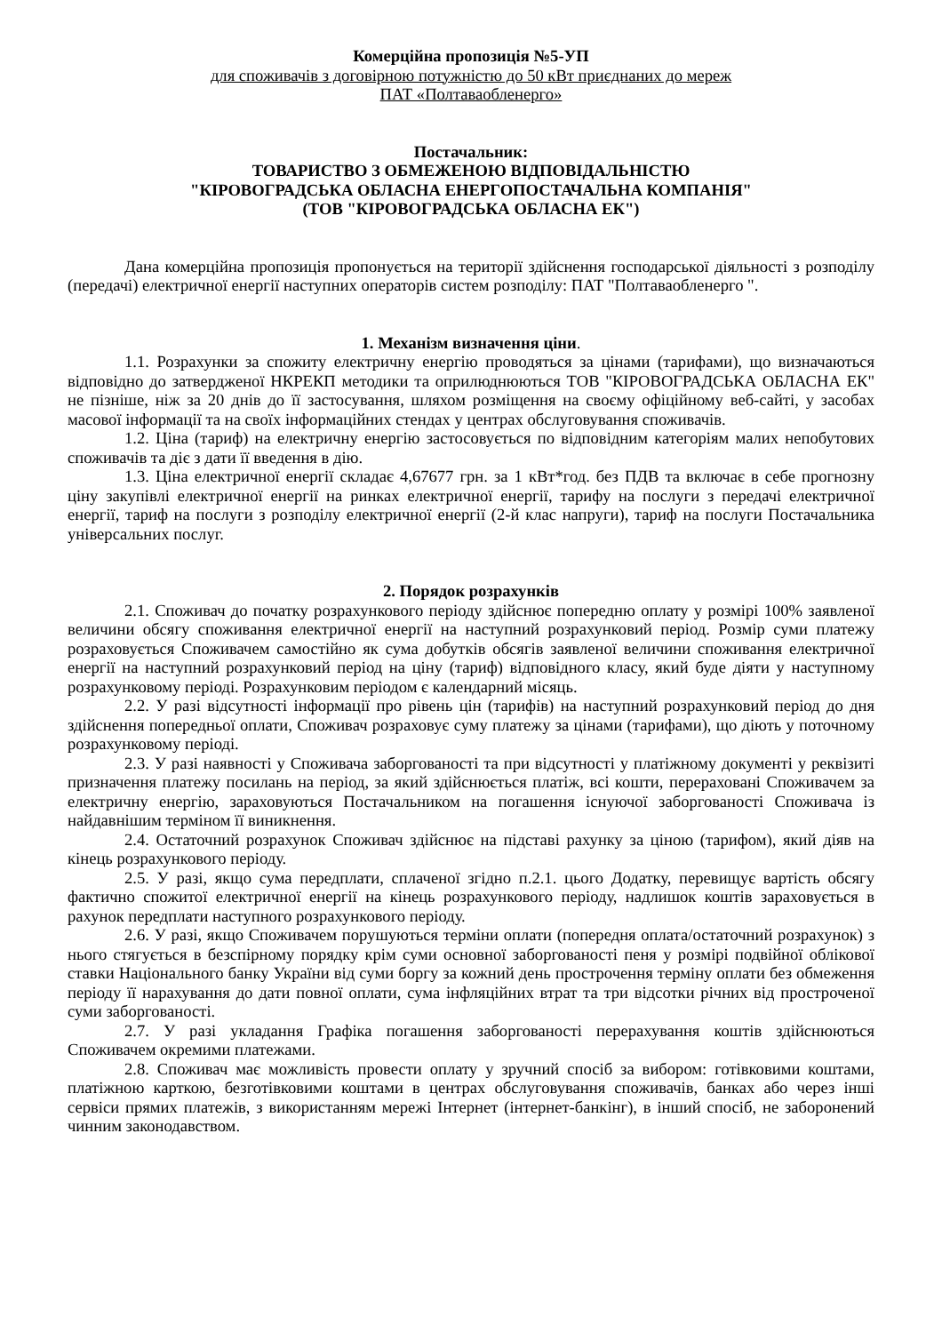Комерційна пропозиція №5-УП
для споживачів з договірною потужністю до 50 кВт приєднаних до мереж
ПАТ «Полтаваобленерго»
Постачальник:
ТОВАРИСТВО З ОБМЕЖЕНОЮ ВІДПОВІДАЛЬНІСТЮ
"КІРОВОГРАДСЬКА ОБЛАСНА ЕНЕРГОПОСТАЧАЛЬНА КОМПАНІЯ"
(ТОВ "КІРОВОГРАДСЬКА ОБЛАСНА ЕК")
Дана комерційна пропозиція пропонується на території здійснення господарської діяльності з розподілу (передачі) електричної енергії наступних операторів систем розподілу: ПАТ "Полтаваобленерго ".
1. Механізм визначення ціни.
1.1. Розрахунки за спожиту електричну енергію проводяться за цінами (тарифами), що визначаються відповідно до затвердженої НКРЕКП методики та оприлюднюються ТОВ "КІРОВОГРАДСЬКА ОБЛАСНА ЕК" не пізніше, ніж за 20 днів до її застосування, шляхом розміщення на своєму офіційному веб-сайті, у засобах масової інформації та на своїх інформаційних стендах у центрах обслуговування споживачів.
1.2. Ціна (тариф) на електричну енергію застосовується по відповідним категоріям малих непобутових споживачів та діє з дати її введення в дію.
1.3. Ціна електричної енергії складає 4,67677 грн. за 1 кВт*год. без ПДВ та включає в себе прогнозну ціну закупівлі електричної енергії на ринках електричної енергії, тарифу на послуги з передачі електричної енергії, тариф на послуги з розподілу електричної енергії (2-й клас напруги), тариф на послуги Постачальника універсальних послуг.
2. Порядок розрахунків
2.1. Споживач до початку розрахункового періоду здійснює попередню оплату у розмірі 100% заявленої величини обсягу споживання електричної енергії на наступний розрахунковий період. Розмір суми платежу розраховується Споживачем самостійно як сума добутків обсягів заявленої величини споживання електричної енергії на наступний розрахунковий період на ціну (тариф) відповідного класу, який буде діяти у наступному розрахунковому періоді. Розрахунковим періодом є календарний місяць.
2.2. У разі відсутності інформації про рівень цін (тарифів) на наступний розрахунковий період до дня здійснення попередньої оплати, Споживач розраховує суму платежу за цінами (тарифами), що діють у поточному розрахунковому періоді.
2.3. У разі наявності у Споживача заборгованості та при відсутності у платіжному документі у реквізиті призначення платежу посилань на період, за який здійснюється платіж, всі кошти, перераховані Споживачем за електричну енергію, зараховуються Постачальником на погашення існуючої заборгованості Споживача із найдавнішим терміном її виникнення.
2.4. Остаточний розрахунок Споживач здійснює на підставі рахунку за ціною (тарифом), який діяв на кінець розрахункового періоду.
2.5. У разі, якщо сума передплати, сплаченої згідно п.2.1. цього Додатку, перевищує вартість обсягу фактично спожитої електричної енергії на кінець розрахункового періоду, надлишок коштів зараховується в рахунок передплати наступного розрахункового періоду.
2.6. У разі, якщо Споживачем порушуються терміни оплати (попередня оплата/остаточний розрахунок) з нього стягується в безспірному порядку крім суми основної заборгованості пеня у розмірі подвійної облікової ставки Національного банку України від суми боргу за кожний день прострочення терміну оплати без обмеження періоду її нарахування до дати повної оплати, сума інфляційних втрат та три відсотки річних від простроченої суми заборгованості.
2.7. У разі укладання Графіка погашення заборгованості перерахування коштів здійснюються Споживачем окремими платежами.
2.8. Споживач має можливість провести оплату у зручний спосіб за вибором: готівковими коштами, платіжною карткою, безготівковими коштами в центрах обслуговування споживачів, банках або через інші сервіси прямих платежів, з використанням мережі Інтернет (інтернет-банкінг), в інший спосіб, не заборонений чинним законодавством.